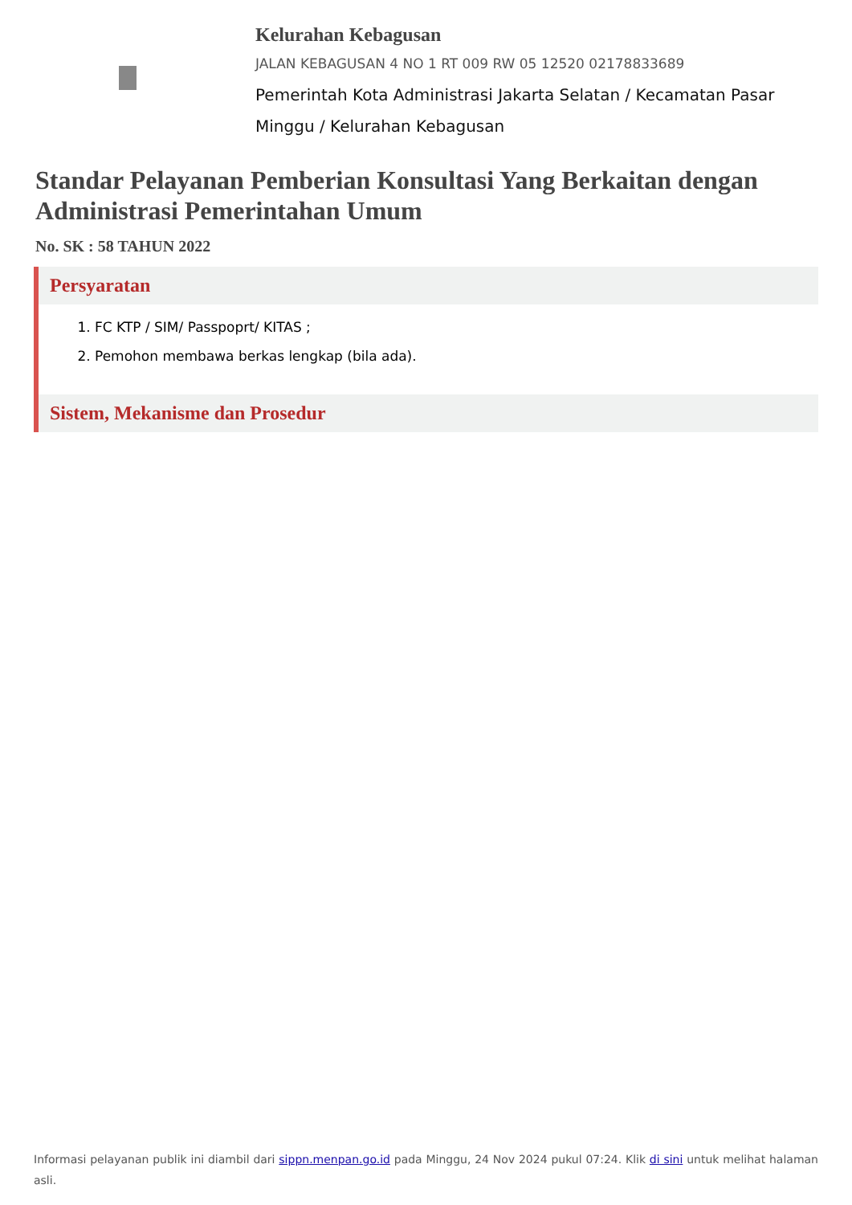Kelurahan Kebagusan
JALAN KEBAGUSAN 4 NO 1 RT 009 RW 05 12520 02178833689
Pemerintah Kota Administrasi Jakarta Selatan / Kecamatan Pasar Minggu / Kelurahan Kebagusan
Standar Pelayanan Pemberian Konsultasi Yang Berkaitan dengan Administrasi Pemerintahan Umum
No. SK : 58 TAHUN 2022
Persyaratan
1. FC KTP / SIM/ Passpoprt/ KITAS ;
2. Pemohon membawa berkas lengkap (bila ada).
Sistem, Mekanisme dan Prosedur
Informasi pelayanan publik ini diambil dari sippn.menpan.go.id pada Minggu, 24 Nov 2024 pukul 07:24. Klik di sini untuk melihat halaman asli.